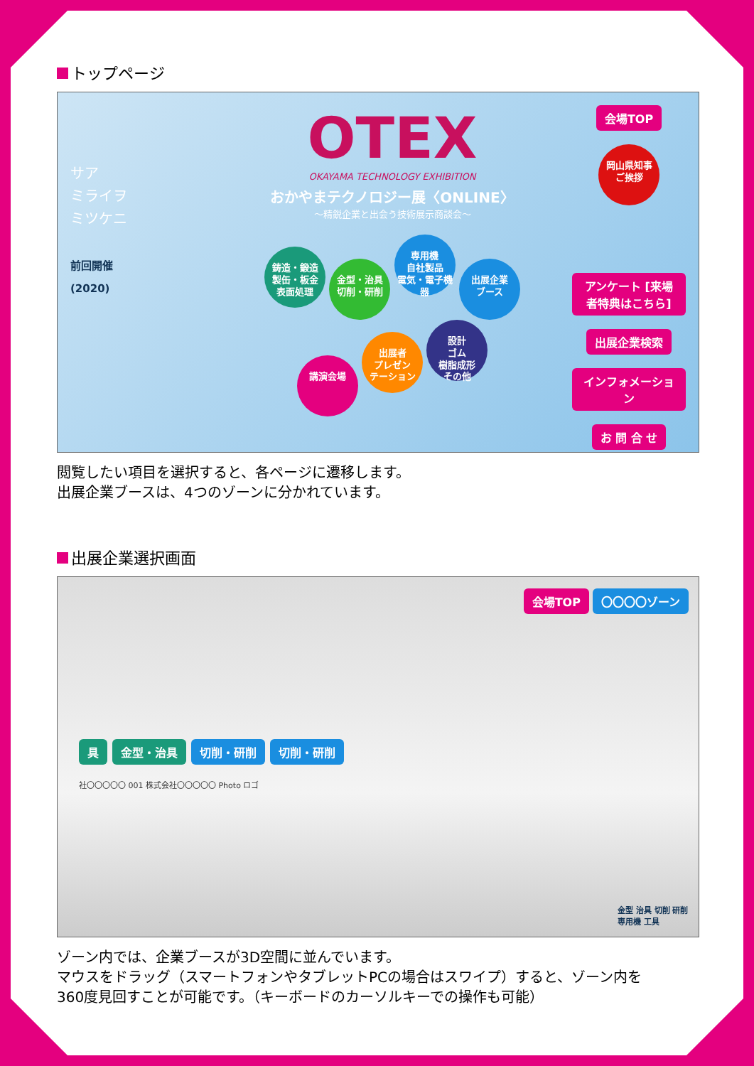トップページ
サア
ミライヲ
ミツケニ
前回開催
(2020)
OTEX
OKAYAMA TECHNOLOGY EXHIBITION
おかやまテクノロジー展〈ONLINE〉
〜精鋭企業と出会う技術展示商談会〜
鋳造・鍛造
製缶・板金
表面処理 金型・治具
切削・研削 専用機
自社製品
電気・電子機器 出展企業
ブース
講演会場 出展者
プレゼン
テーション 設計
ゴム
樹脂成形
その他
会場TOP
岡山県知事
ご挨拶
アンケート [来場者特典はこちら]
出展企業検索
インフォメーション
お 問 合 せ
閲覧したい項目を選択すると、各ページに遷移します。
出展企業ブースは、4つのゾーンに分かれています。
出展企業選択画面
会場TOP 〇〇〇〇ゾーン
具 金型・治具 切削・研削 切削・研削
社〇〇〇〇〇 001 株式会社〇〇〇〇〇 Photo ロゴ
金型 治具 切削 研削
専用機 工具
ゾーン内では、企業ブースが3D空間に並んでいます。
マウスをドラッグ（スマートフォンやタブレットPCの場合はスワイプ）すると、ゾーン内を
360度見回すことが可能です。（キーボードのカーソルキーでの操作も可能）